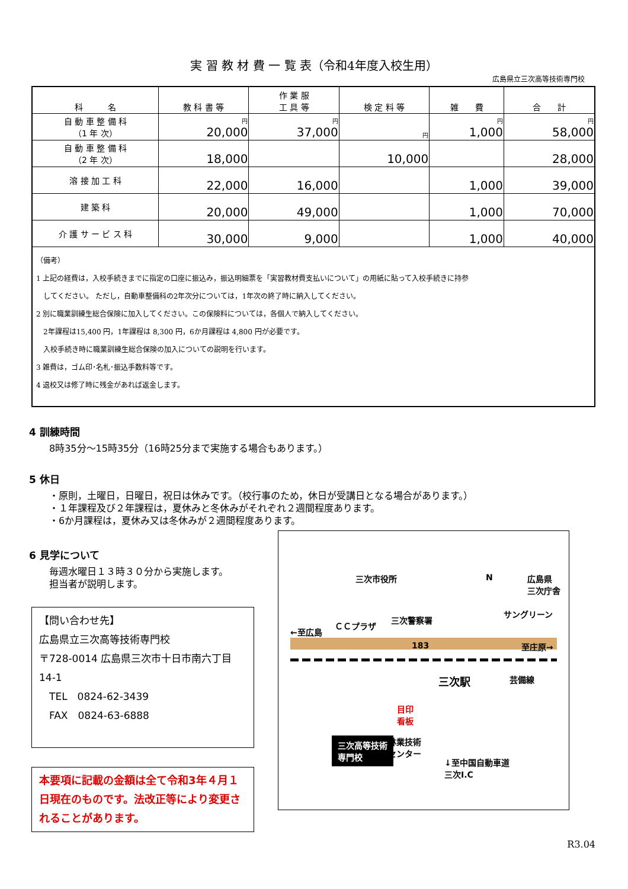実 習 教 材 費 一 覧 表（令和4年度入校生用）
広島県立三次高等技術専門校
| 科 名 | 教 科 書 等 | 作 業 服 工 具 等 | 検 定 料 等 | 雑 費 | 合 計 |
| --- | --- | --- | --- | --- | --- |
| 自 動 車 整 備 科 （1 年 次） | 円 20,000 | 円 37,000 | 円 | 円 1,000 | 円 58,000 |
| 自 動 車 整 備 科 （2 年 次） | 18,000 | | 10,000 | | 28,000 |
| 溶 接 加 工 科 | 22,000 | 16,000 | | 1,000 | 39,000 |
| 建 築 科 | 20,000 | 49,000 | | 1,000 | 70,000 |
| 介 護 サ ー ビ ス 科 | 30,000 | 9,000 | | 1,000 | 40,000 |
| （備考） 1 上記の経費は，入校手続きまでに指定の口座に振込み，振込明細票を「実習教材費支払いについて」の用紙に貼って入校手続きに持参 してください。 ただし，自動車整備科の2年次分については，1年次の終了時に納入してください。 2 別に職業訓練生総合保険に加入してください。この保険料については，各個人で納入してください。 2年課程は15,400 円，1年課程は 8,300 円，6か月課程は 4,800 円が必要です。 入校手続き時に職業訓練生総合保険の加入についての説明を行います。 3 雑費は，ゴム印･名札･振込手数料等です。 4 退校又は修了時に残金があれば返金します。 | | | | | |
4 訓練時間
8時35分～15時35分（16時25分まで実施する場合もあります。）
5 休日
・原則，土曜日，日曜日，祝日は休みです。（校行事のため，休日が受講日となる場合があります。）
・１年課程及び２年課程は，夏休みと冬休みがそれぞれ２週間程度あります。
・6か月課程は，夏休み又は冬休みが２週間程度あります。
6 見学について
毎週水曜日１３時３０分から実施します。
担当者が説明します。
【問い合わせ先】
広島県立三次高等技術専門校
〒728-0014 広島県三次市十日市南六丁目 14-1
　TEL　0824-62-3439
　FAX　0824-63-6888
本要項に記載の金額は全て令和3年４月１日現在のものです。法改正等により変更されることがあります。
三次市役所 N 広島県
三次庁舎
サングリーン
ＣＣプラザ
三次警察署
←至広島
183 至庄原→
三次駅 芸備線
目印
看板
三次高等技術
専門校
林業技術
センター
↓至中国自動車道
三次I.C
R3.04